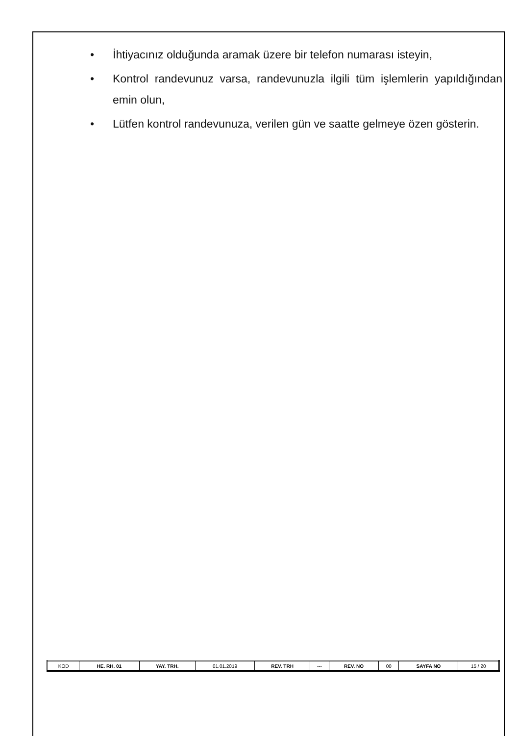• İhtiyacınız olduğunda aramak üzere bir telefon numarası isteyin,
• Kontrol randevunuz varsa, randevunuzla ilgili tüm işlemlerin yapıldığından emin olun,
• Lütfen kontrol randevunuza, verilen gün ve saatte gelmeye özen gösterin.
| KOD | HE. RH. 01 | YAY. TRH. | 01.01.2019 | REV. TRH | --- | REV. NO | 00 | SAYFA NO | 15 / 20 |